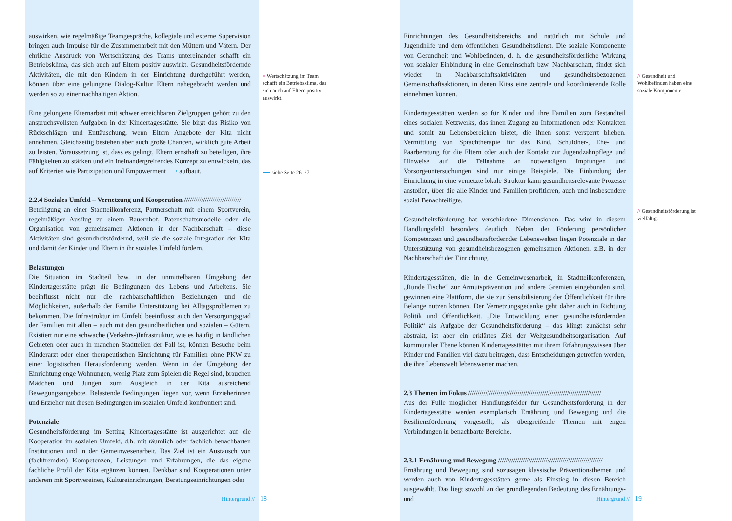auswirken, wie regelmäßige Teamgespräche, kollegiale und externe Supervision bringen auch Impulse für die Zusammenarbeit mit den Müttern und Vätern. Der ehrliche Ausdruck von Wertschätzung des Teams untereinander schafft ein Betriebsklima, das sich auch auf Eltern positiv auswirkt. Gesundheitsfördernde Aktivitäten, die mit den Kindern in der Einrichtung durchgeführt werden, können über eine gelungene Dialog-Kultur Eltern nahegebracht werden und werden so zu einer nachhaltigen Aktion.
Eine gelungene Elternarbeit mit schwer erreichbaren Zielgruppen gehört zu den anspruchsvollsten Aufgaben in der Kindertagesstätte. Sie birgt das Risiko von Rückschlägen und Enttäuschung, wenn Eltern Angebote der Kita nicht annehmen. Gleichzeitig bestehen aber auch große Chancen, wirklich gute Arbeit zu leisten. Voraussetzung ist, dass es gelingt, Eltern ernsthaft zu beteiligen, ihre Fähigkeiten zu stärken und ein ineinandergreifendes Konzept zu entwickeln, das auf Kriterien wie Partizipation und Empowerment ⟶ aufbaut.
2.2.4 Soziales Umfeld – Vernetzung und Kooperation //////////////////////////////
Beteiligung an einer Stadtteilkonferenz, Partnerschaft mit einem Sportverein, regelmäßiger Ausflug zu einem Bauernhof, Patenschaftsmodelle oder die Organisation von gemeinsamen Aktionen in der Nachbarschaft – diese Aktivitäten sind gesundheitsfördernd, weil sie die soziale Integration der Kita und damit der Kinder und Eltern in ihr soziales Umfeld fördern.
Belastungen
Die Situation im Stadtteil bzw. in der unmittelbaren Umgebung der Kindertagesstätte prägt die Bedingungen des Lebens und Arbeitens. Sie beeinflusst nicht nur die nachbarschaftlichen Beziehungen und die Möglichkeiten, außerhalb der Familie Unterstützung bei Alltagsproblemen zu bekommen. Die Infrastruktur im Umfeld beeinflusst auch den Versorgungsgrad der Familien mit allen – auch mit den gesundheitlichen und sozialen – Gütern. Existiert nur eine schwache (Verkehrs-)Infrastruktur, wie es häufig in ländlichen Gebieten oder auch in manchen Stadtteilen der Fall ist, können Besuche beim Kinderarzt oder einer therapeutischen Einrichtung für Familien ohne PKW zu einer logistischen Herausforderung werden. Wenn in der Umgebung der Einrichtung enge Wohnungen, wenig Platz zum Spielen die Regel sind, brauchen Mädchen und Jungen zum Ausgleich in der Kita ausreichend Bewegungsangebote. Belastende Bedingungen liegen vor, wenn Erzieherinnen und Erzieher mit diesen Bedingungen im sozialen Umfeld konfrontiert sind.
Potenziale
Gesundheitsförderung im Setting Kindertagesstätte ist ausgerichtet auf die Kooperation im sozialen Umfeld, d.h. mit räumlich oder fachlich benachbarten Institutionen und in der Gemeinwesenarbeit. Das Ziel ist ein Austausch von (fachfremden) Kompetenzen, Leistungen und Erfahrungen, die das eigene fachliche Profil der Kita ergänzen können. Denkbar sind Kooperationen unter anderem mit Sportvereinen, Kultureinrichtungen, Beratungseinrichtungen oder
// Wertschätzung im Team schafft ein Betriebsklima, das sich auch auf Eltern positiv auswirkt.
⟶ siehe Seite 26–27
Hintergrund // 18
Einrichtungen des Gesundheitsbereichs und natürlich mit Schule und Jugendhilfe und dem öffentlichen Gesundheitsdienst. Die soziale Komponente von Gesundheit und Wohlbefinden, d. h. die gesundheitsförderliche Wirkung von sozialer Einbindung in eine Gemeinschaft bzw. Nachbarschaft, findet sich wieder in Nachbarschaftsaktivitäten und gesundheitsbezogenen Gemeinschaftsaktionen, in denen Kitas eine zentrale und koordinierende Rolle einnehmen können.
Kindertagesstätten werden so für Kinder und ihre Familien zum Bestandteil eines sozialen Netzwerks, das ihnen Zugang zu Informationen oder Kontakten und somit zu Lebensbereichen bietet, die ihnen sonst versperrt blieben. Vermittlung von Sprachtherapie für das Kind, Schuldner-, Ehe- und Paarberatung für die Eltern oder auch der Kontakt zur Jugendzahnpflege und Hinweise auf die Teilnahme an notwendigen Impfungen und Vorsorgeuntersuchungen sind nur einige Beispiele. Die Einbindung der Einrichtung in eine vernetzte lokale Struktur kann gesundheitsrelevante Prozesse anstoßen, über die alle Kinder und Familien profitieren, auch und insbesondere sozial Benachteiligte.
Gesundheitsförderung hat verschiedene Dimensionen. Das wird in diesem Handlungsfeld besonders deutlich. Neben der Förderung persönlicher Kompetenzen und gesundheitsfördernder Lebenswelten liegen Potenziale in der Unterstützung von gesundheitsbezogenen gemeinsamen Aktionen, z.B. in der Nachbarschaft der Einrichtung.
Kindertagesstätten, die in die Gemeinwesenarbeit, in Stadtteilkonferenzen, „Runde Tische“ zur Armutsprävention und andere Gremien eingebunden sind, gewinnen eine Plattform, die sie zur Sensibilisierung der Öffentlichkeit für ihre Belange nutzen können. Der Vernetzungsgedanke geht daher auch in Richtung Politik und Öffentlichkeit. „Die Entwicklung einer gesundheitsfördernden Politik“ als Aufgabe der Gesundheitsförderung – das klingt zunächst sehr abstrakt, ist aber ein erklärtes Ziel der Weltgesundheitsorganisation. Auf kommunaler Ebene können Kindertagesstätten mit ihrem Erfahrungswissen über Kinder und Familien viel dazu beitragen, dass Entscheidungen getroffen werden, die ihre Lebenswelt lebenswerter machen.
2.3 Themen im Fokus //////////////////////////////////////////////////////////////////////
Aus der Fülle möglicher Handlungsfelder für Gesundheitsförderung in der Kindertagesstätte werden exemplarisch Ernährung und Bewegung und die Resilienzförderung vorgestellt, als übergreifende Themen mit engen Verbindungen in benachbarte Bereiche.
2.3.1 Ernährung und Bewegung ///////////////////////////////////////////////////////
Ernährung und Bewegung sind sozusagen klassische Präventionsthemen und werden auch von Kindertagesstätten gerne als Einstieg in diesen Bereich ausgewählt. Das liegt sowohl an der grundlegenden Bedeutung des Ernährungs- und
// Gesundheit und Wohlbefinden haben eine soziale Komponente.
// Gesundheitsförderung ist vielfältig.
Hintergrund // 19